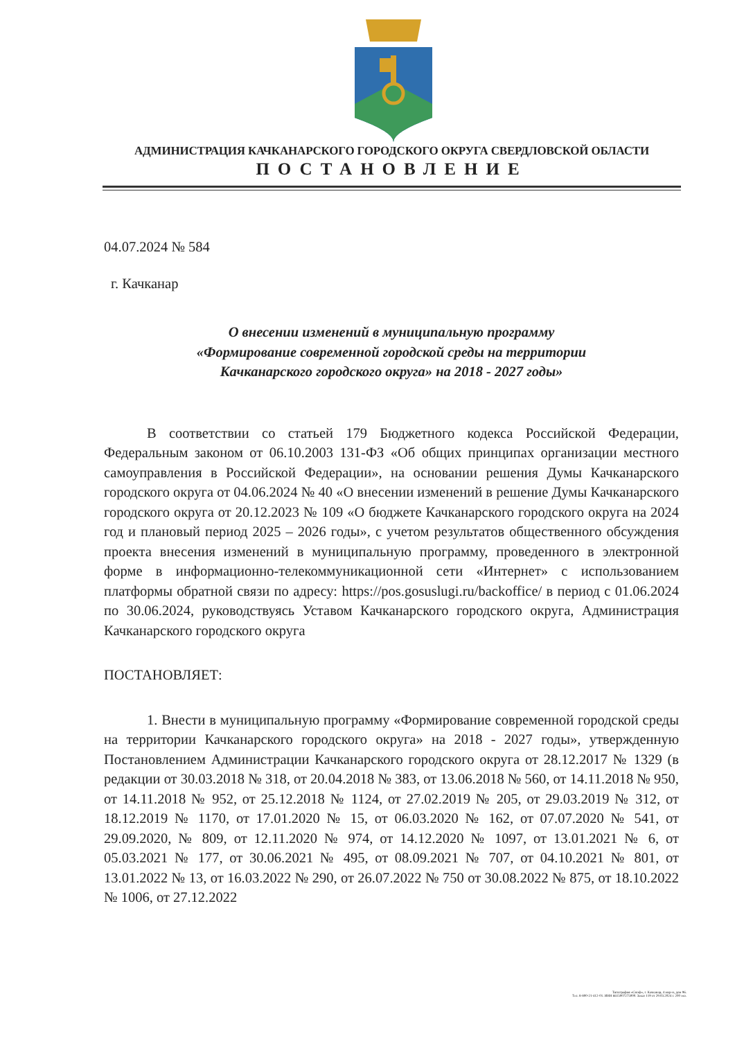АДМИНИСТРАЦИЯ КАЧКАНАРСКОГО ГОРОДСКОГО ОКРУГА СВЕРДЛОВСКОЙ ОБЛАСТИ
ПОСТАНОВЛЕНИЕ
04.07.2024 № 584
г. Качканар
О внесении изменений в муниципальную программу
«Формирование современной городской среды на территории
Качканарского городского округа» на 2018 - 2027 годы»
В соответствии со статьей 179 Бюджетного кодекса Российской Федерации, Федеральным законом от 06.10.2003 131-ФЗ «Об общих принципах организации местного самоуправления в Российской Федерации», на основании решения Думы Качканарского городского округа от 04.06.2024 № 40 «О внесении изменений в решение Думы Качканарского городского округа от 20.12.2023 № 109 «О бюджете Качканарского городского округа на 2024 год и плановый период 2025 – 2026 годы», с учетом результатов общественного обсуждения проекта внесения изменений в муниципальную программу, проведенного в электронной форме в информационно-телекоммуникационной сети «Интернет» с использованием платформы обратной связи по адресу: https://pos.gosuslugi.ru/backoffice/ в период с 01.06.2024 по 30.06.2024, руководствуясь Уставом Качканарского городского округа, Администрация Качканарского городского округа
ПОСТАНОВЛЯЕТ:
1. Внести в муниципальную программу «Формирование современной городской среды на территории Качканарского городского округа» на 2018 - 2027 годы», утвержденную Постановлением Администрации Качканарского городского округа от 28.12.2017 № 1329 (в редакции от 30.03.2018 № 318, от 20.04.2018 № 383, от 13.06.2018 № 560, от 14.11.2018 № 950, от 14.11.2018 № 952, от 25.12.2018 № 1124, от 27.02.2019 № 205, от 29.03.2019 № 312, от 18.12.2019 № 1170, от 17.01.2020 № 15, от 06.03.2020 № 162, от 07.07.2020 № 541, от 29.09.2020, № 809, от 12.11.2020 № 974, от 14.12.2020 № 1097, от 13.01.2021 № 6, от 05.03.2021 № 177, от 30.06.2021 № 495, от 08.09.2021 № 707, от 04.10.2021 № 801, от 13.01.2022 № 13, от 16.03.2022 № 290, от 26.07.2022 № 750 от 30.08.2022 № 875, от 18.10.2022 № 1006, от 27.12.2022
Типография «Сюзф», г. Качканар, 4 мкр-н, дом 96.
Тел. 8-800-21-412-01. ИНН 6615007275000. Заказ 119 от 29.03.2024 г. 200 экз.